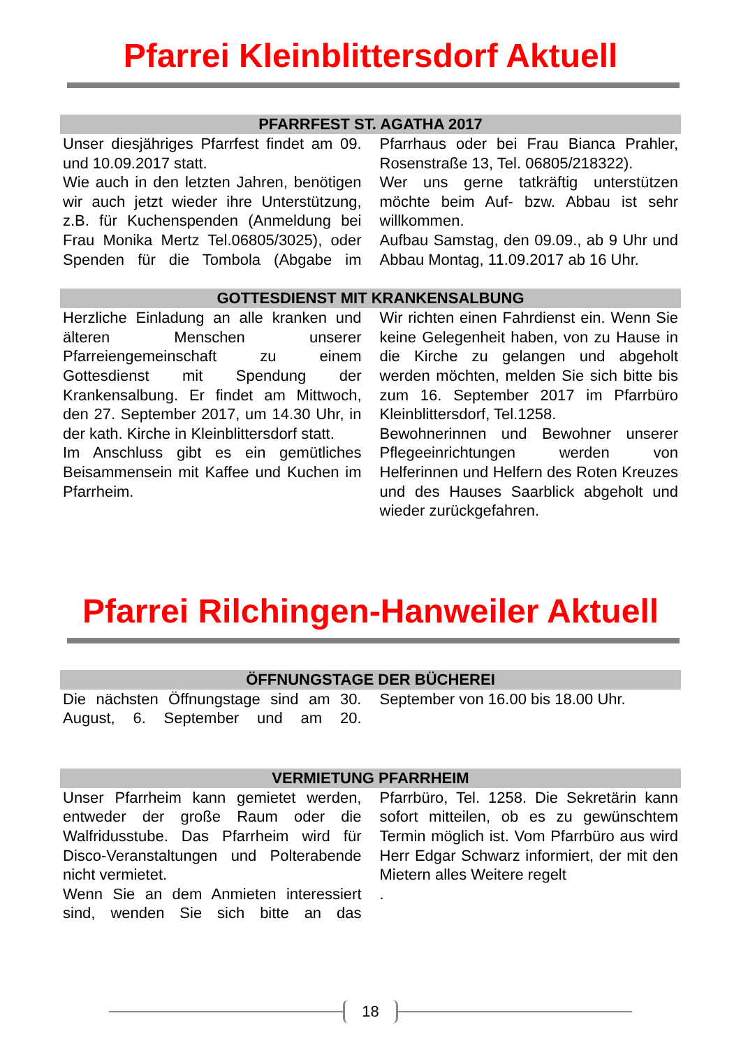Pfarrei Kleinblittersdorf Aktuell
PFARRFEST ST. AGATHA 2017
Unser diesjähriges Pfarrfest findet am 09. und 10.09.2017 statt.
Wie auch in den letzten Jahren, benötigen wir auch jetzt wieder ihre Unterstützung, z.B. für Kuchenspenden (Anmeldung bei Frau Monika Mertz Tel.06805/3025), oder Spenden für die Tombola (Abgabe im Pfarrhaus oder bei Frau Bianca Prahler, Rosenstraße 13, Tel. 06805/218322).
Wer uns gerne tatkräftig unterstützen möchte beim Auf- bzw. Abbau ist sehr willkommen.
Aufbau Samstag, den 09.09., ab 9 Uhr und Abbau Montag, 11.09.2017 ab 16 Uhr.
GOTTESDIENST MIT KRANKENSALBUNG
Herzliche Einladung an alle kranken und älteren Menschen unserer Pfarreiengemeinschaft zu einem Gottesdienst mit Spendung der Krankensalbung. Er findet am Mittwoch, den 27. September 2017, um 14.30 Uhr, in der kath. Kirche in Kleinblittersdorf statt.
Im Anschluss gibt es ein gemütliches Beisammensein mit Kaffee und Kuchen im Pfarrheim.
Wir richten einen Fahrdienst ein. Wenn Sie keine Gelegenheit haben, von zu Hause in die Kirche zu gelangen und abgeholt werden möchten, melden Sie sich bitte bis zum 16. September 2017 im Pfarrbüro Kleinblittersdorf, Tel.1258.
Bewohnerinnen und Bewohner unserer Pflegeeinrichtungen werden von Helferinnen und Helfern des Roten Kreuzes und des Hauses Saarblick abgeholt und wieder zurückgefahren.
Pfarrei Rilchingen-Hanweiler Aktuell
ÖFFNUNGSTAGE DER BÜCHEREI
Die nächsten Öffnungstage sind am 30. August, 6. September und am 20. September von 16.00 bis 18.00 Uhr.
VERMIETUNG PFARRHEIM
Unser Pfarrheim kann gemietet werden, entweder der große Raum oder die Walfridusstube. Das Pfarrheim wird für Disco-Veranstaltungen und Polterabende nicht vermietet.
Wenn Sie an dem Anmieten interessiert sind, wenden Sie sich bitte an das Pfarrbüro, Tel. 1258. Die Sekretärin kann sofort mitteilen, ob es zu gewünschtem Termin möglich ist. Vom Pfarrbüro aus wird Herr Edgar Schwarz informiert, der mit den Mietern alles Weitere regelt
.
18